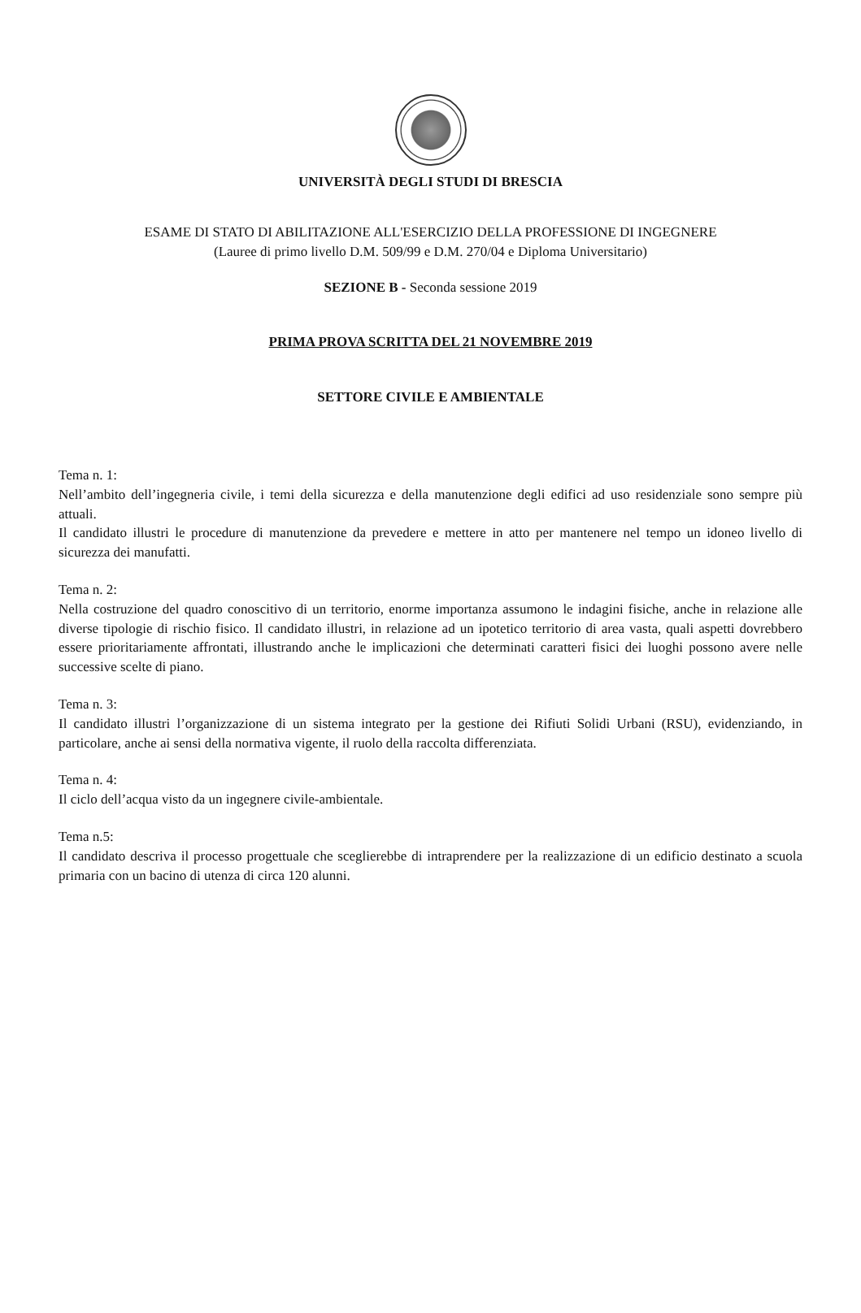UNIVERSITÀ DEGLI STUDI DI BRESCIA
ESAME DI STATO DI ABILITAZIONE ALL'ESERCIZIO DELLA PROFESSIONE DI INGEGNERE
(Lauree di primo livello D.M. 509/99 e D.M. 270/04 e Diploma Universitario)
SEZIONE B - Seconda sessione 2019
PRIMA PROVA SCRITTA DEL 21 NOVEMBRE 2019
SETTORE CIVILE E AMBIENTALE
Tema n. 1:
Nell’ambito dell’ingegneria civile, i temi della sicurezza e della manutenzione degli edifici ad uso residenziale sono sempre più attuali.
Il candidato illustri le procedure di manutenzione da prevedere e mettere in atto per mantenere nel tempo un idoneo livello di sicurezza dei manufatti.
Tema n. 2:
Nella costruzione del quadro conoscitivo di un territorio, enorme importanza assumono le indagini fisiche, anche in relazione alle diverse tipologie di rischio fisico. Il candidato illustri, in relazione ad un ipotetico territorio di area vasta, quali aspetti dovrebbero essere prioritariamente affrontati, illustrando anche le implicazioni che determinati caratteri fisici dei luoghi possono avere nelle successive scelte di piano.
Tema n. 3:
Il candidato illustri l’organizzazione di un sistema integrato per la gestione dei Rifiuti Solidi Urbani (RSU), evidenziando, in particolare, anche ai sensi della normativa vigente, il ruolo della raccolta differenziata.
Tema n. 4:
Il ciclo dell’acqua visto da un ingegnere civile-ambientale.
Tema n.5:
Il candidato descriva il processo progettuale che sceglierebbe di intraprendere per la realizzazione di un edificio destinato a scuola primaria con un bacino di utenza di circa 120 alunni.